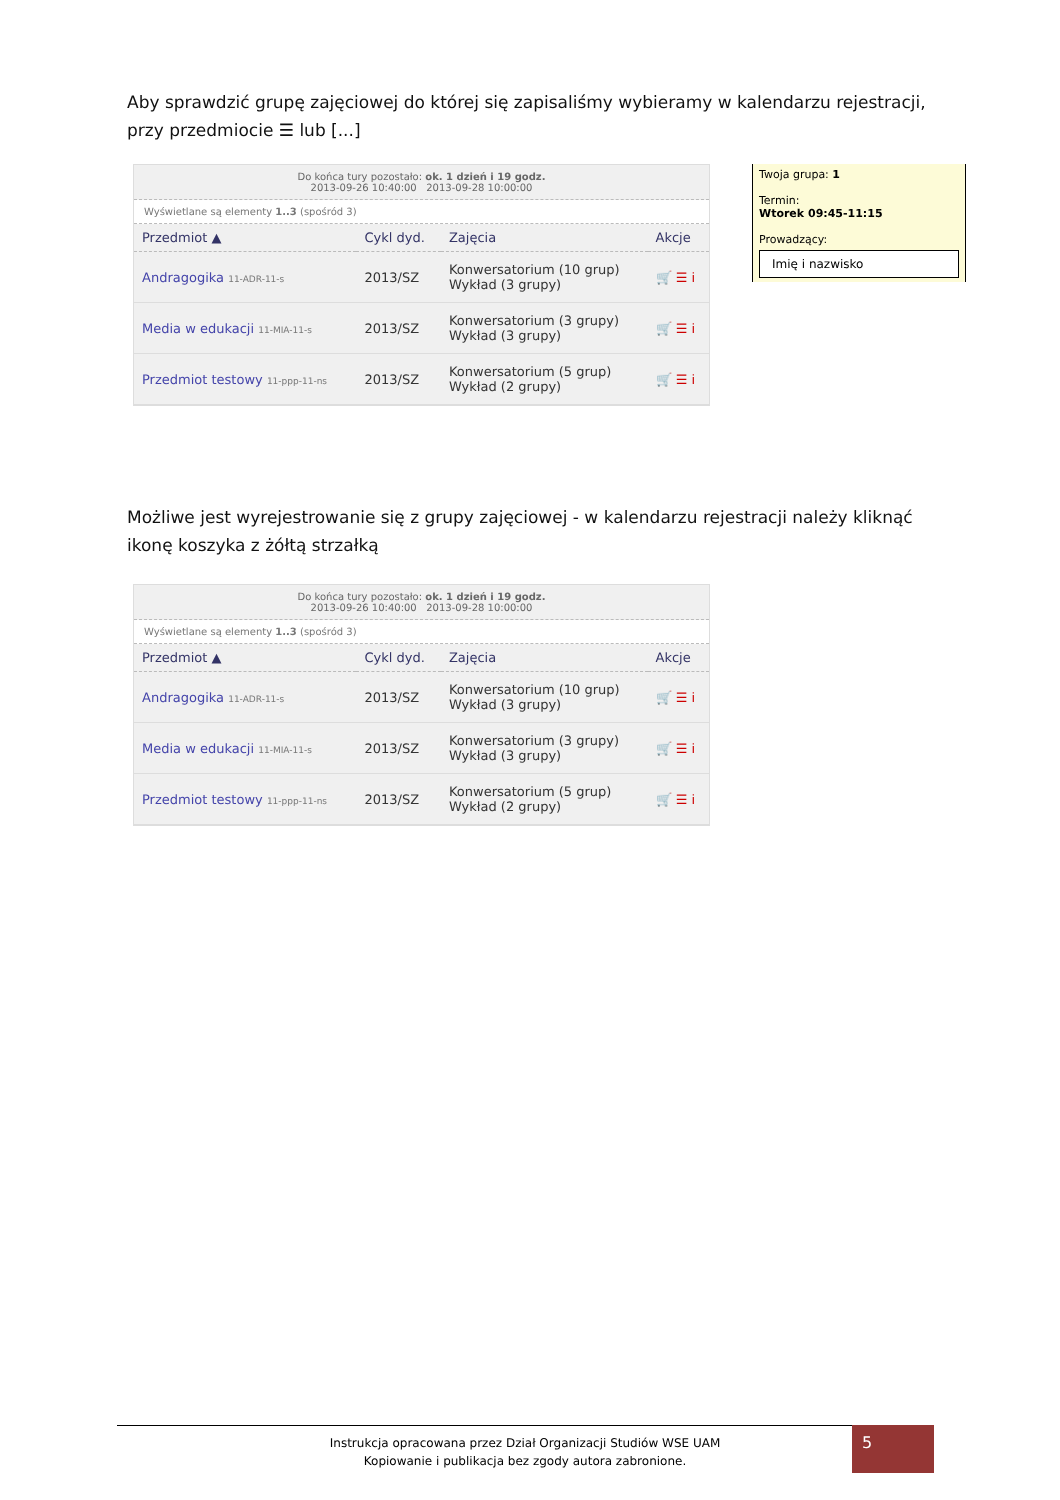Aby sprawdzić grupę zajęciowej do której się zapisaliśmy wybieramy w kalendarzu rejestracji, przy przedmiocie ☰ lub [...]
Do końca tury pozostało: ok. 1 dzień i 19 godz.
2013-09-26 10:40:00 2013-09-28 10:00:00
Wyświetlane są elementy 1..3 (spośród 3)
| Przedmiot ▲ | Cykl dyd. | Zajęcia | Akcje |
| --- | --- | --- | --- |
| Andragogika 11-ADR-11-s | 2013/SZ | Konwersatorium (10 grup) Wykład (3 grupy) | 🛒 ☰ i |
| Media w edukacji 11-MIA-11-s | 2013/SZ | Konwersatorium (3 grupy) Wykład (3 grupy) | 🛒 ☰ i |
| Przedmiot testowy 11-ppp-11-ns | 2013/SZ | Konwersatorium (5 grup) Wykład (2 grupy) | 🛒 ☰ i |
Twoja grupa: 1
Termin:
Wtorek 09:45-11:15
Prowadzący:
Imię i nazwisko
Możliwe jest wyrejestrowanie się z grupy zajęciowej - w kalendarzu rejestracji należy kliknąć ikonę koszyka z żółtą strzałką
Do końca tury pozostało: ok. 1 dzień i 19 godz.
2013-09-26 10:40:00 2013-09-28 10:00:00
Wyświetlane są elementy 1..3 (spośród 3)
| Przedmiot ▲ | Cykl dyd. | Zajęcia | Akcje |
| --- | --- | --- | --- |
| Andragogika 11-ADR-11-s | 2013/SZ | Konwersatorium (10 grup) Wykład (3 grupy) | 🛒 ☰ i |
| Media w edukacji 11-MIA-11-s | 2013/SZ | Konwersatorium (3 grupy) Wykład (3 grupy) | 🛒 ☰ i |
| Przedmiot testowy 11-ppp-11-ns | 2013/SZ | Konwersatorium (5 grup) Wykład (2 grupy) | 🛒 ☰ i |
Instrukcja opracowana przez Dział Organizacji Studiów WSE UAM
Kopiowanie i publikacja bez zgody autora zabronione.
5